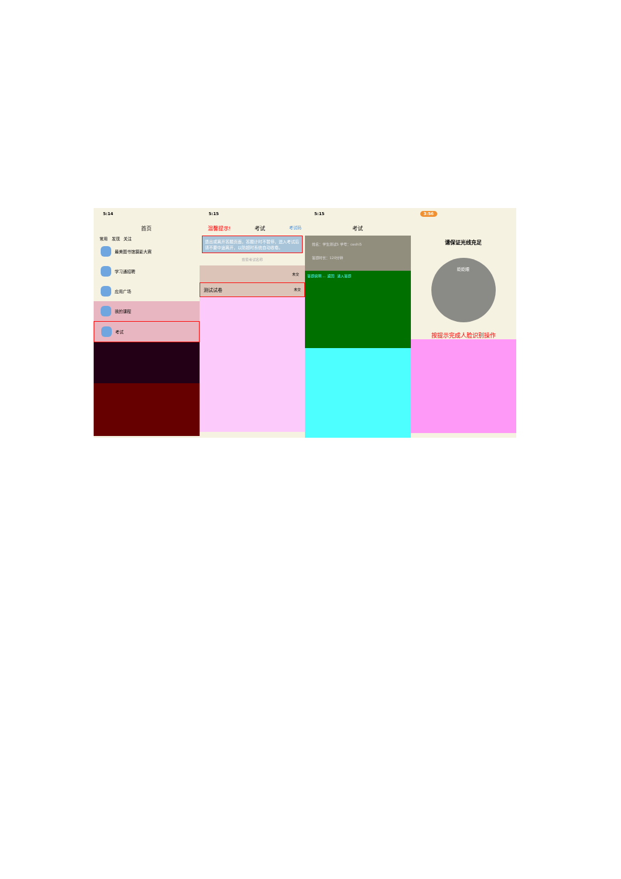5:14
首页
常用 发现 关注
最美图书馆摄影大赛
学习通招聘
应用广场
我的课程
考试
5:15
温馨提示! 考试 考试码
退出或离开答题页面，答题计时不暂停，进入考试后请不要中途离开，以防超时系统自动收卷。
搜索考试名称
未交
测试试卷 未交
5:15
考试
姓名：学生测试5 学号：ceshi5
答题时长：120分钟
答题说明 ... 返回 进入答题
3:56
请保证光线充足
眨眨眼
按提示完成人脸识别操作